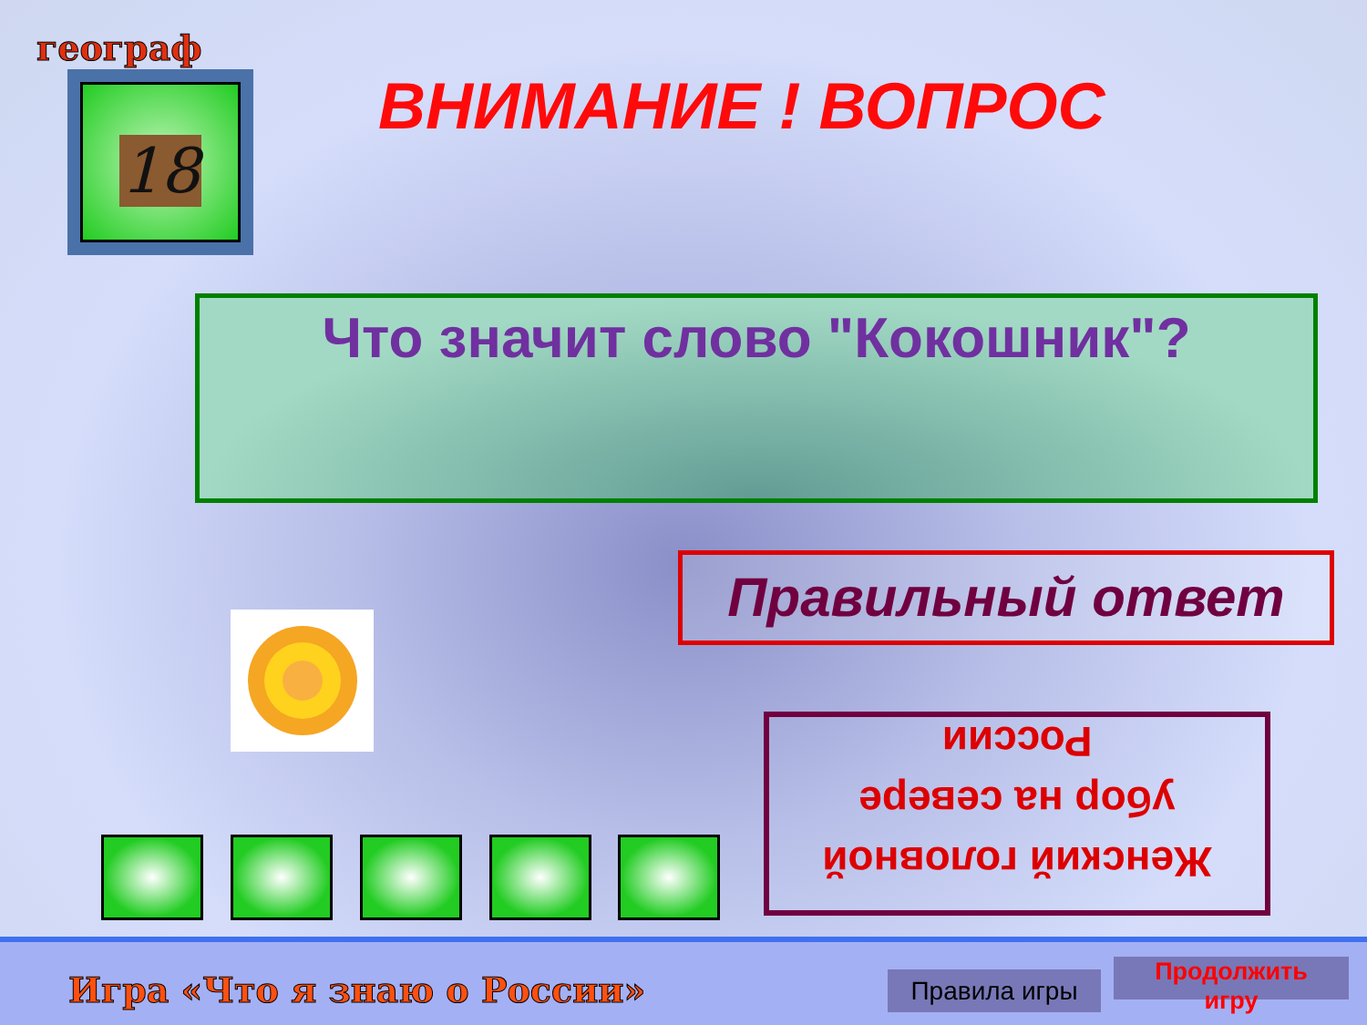географ
18 ВНИМАНИЕ ! ВОПРОС
Что значит слово "Кокошник"?
Правильный ответ
Женский головной
убор на севере
России
Игра «Что я знаю о России» Правила игры
Продолжить
игру